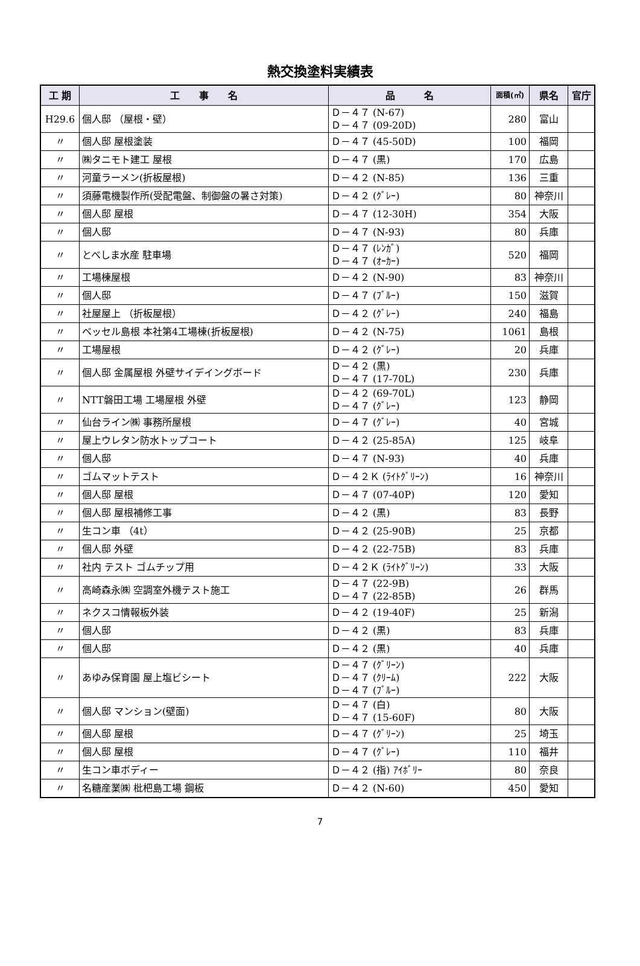熱交換塗料実績表
| 工 期 | 工 事 名 | 品 名 | 面積(㎡) | 県名 | 官庁 |
| --- | --- | --- | --- | --- | --- |
| H29.6 | 個人邸 （屋根・壁） | Ｄ－４７ (N-67) Ｄ－４７ (09-20D) | 280 | 富山 | |
| 〃 | 個人邸 屋根塗装 | Ｄ－４７ (45-50D) | 100 | 福岡 | |
| 〃 | ㈱タニモト建工 屋根 | Ｄ－４７ (黒) | 170 | 広島 | |
| 〃 | 河童ラーメン(折板屋根) | Ｄ－４２ (N-85) | 136 | 三重 | |
| 〃 | 須藤電機製作所(受配電盤、制御盤の暑さ対策) | Ｄ－４２ (ｸﾞﾚｰ) | 80 | 神奈川 | |
| 〃 | 個人邸 屋根 | Ｄ－４７ (12-30H) | 354 | 大阪 | |
| 〃 | 個人邸 | Ｄ－４７ (N-93) | 80 | 兵庫 | |
| 〃 | とべしま水産 駐車場 | Ｄ－４７ (ﾚﾝｶﾞ) Ｄ－４７ (ｵｰｶｰ) | 520 | 福岡 | |
| 〃 | 工場棟屋根 | Ｄ－４２ (N-90) | 83 | 神奈川 | |
| 〃 | 個人邸 | Ｄ－４７ (ﾌﾞﾙｰ) | 150 | 滋賀 | |
| 〃 | 社屋屋上 （折板屋根） | Ｄ－４２ (ｸﾞﾚｰ) | 240 | 福島 | |
| 〃 | ベッセル島根 本社第4工場棟(折板屋根) | Ｄ－４２ (N-75) | 1061 | 島根 | |
| 〃 | 工場屋根 | Ｄ－４２ (ｸﾞﾚｰ) | 20 | 兵庫 | |
| 〃 | 個人邸 金属屋根 外壁サイデイングボード | Ｄ－４２ (黒) Ｄ－４７ (17-70L) | 230 | 兵庫 | |
| 〃 | NTT磐田工場 工場屋根 外壁 | Ｄ－４２ (69-70L) Ｄ－４７ (ｸﾞﾚｰ) | 123 | 静岡 | |
| 〃 | 仙台ライン㈱ 事務所屋根 | Ｄ－４７ (ｸﾞﾚｰ) | 40 | 宮城 | |
| 〃 | 屋上ウレタン防水トップコート | Ｄ－４２ (25-85A) | 125 | 岐阜 | |
| 〃 | 個人邸 | Ｄ－４７ (N-93) | 40 | 兵庫 | |
| 〃 | ゴムマットテスト | Ｄ－４２Ｋ (ﾗｲﾄｸﾞﾘｰﾝ) | 16 | 神奈川 | |
| 〃 | 個人邸 屋根 | Ｄ－４７ (07-40P) | 120 | 愛知 | |
| 〃 | 個人邸 屋根補修工事 | Ｄ－４２ (黒) | 83 | 長野 | |
| 〃 | 生コン車 （4t） | Ｄ－４２ (25-90B) | 25 | 京都 | |
| 〃 | 個人邸 外壁 | Ｄ－４２ (22-75B) | 83 | 兵庫 | |
| 〃 | 社内 テスト ゴムチップ用 | Ｄ－４２Ｋ (ﾗｲﾄｸﾞﾘｰﾝ) | 33 | 大阪 | |
| 〃 | 高崎森永㈱ 空調室外機テスト施工 | Ｄ－４７ (22-9B) Ｄ－４７ (22-85B) | 26 | 群馬 | |
| 〃 | ネクスコ情報板外装 | Ｄ－４２ (19-40F) | 25 | 新潟 | |
| 〃 | 個人邸 | Ｄ－４２ (黒) | 83 | 兵庫 | |
| 〃 | 個人邸 | Ｄ－４２ (黒) | 40 | 兵庫 | |
| 〃 | あゆみ保育園 屋上塩ビシート | Ｄ－４７ (ｸﾞﾘｰﾝ) Ｄ－４７ (ｸﾘｰﾑ) Ｄ－４７ (ﾌﾞﾙｰ) | 222 | 大阪 | |
| 〃 | 個人邸 マンション(壁面) | Ｄ－４７ (白) Ｄ－４７ (15-60F) | 80 | 大阪 | |
| 〃 | 個人邸 屋根 | Ｄ－４７ (ｸﾞﾘｰﾝ) | 25 | 埼玉 | |
| 〃 | 個人邸 屋根 | Ｄ－４７ (ｸﾞﾚｰ) | 110 | 福井 | |
| 〃 | 生コン車ボディー | Ｄ－４２ (指) ｱｲﾎﾞﾘｰ | 80 | 奈良 | |
| 〃 | 名糖産業㈱ 枇杷島工場 鋼板 | Ｄ－４２ (N-60) | 450 | 愛知 | |
7